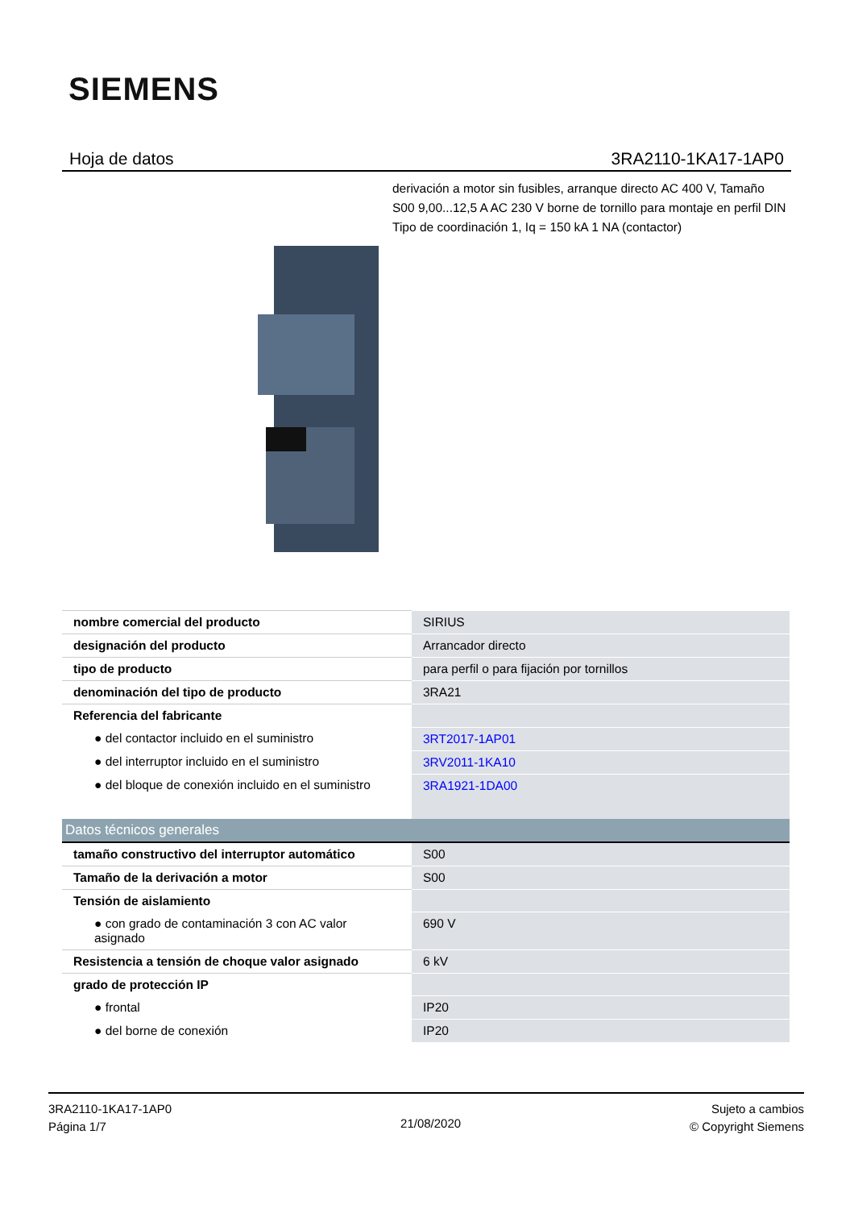SIEMENS
Hoja de datos 3RA2110-1KA17-1AP0
derivación a motor sin fusibles, arranque directo AC 400 V, Tamaño S00 9,00...12,5 A AC 230 V borne de tornillo para montaje en perfil DIN Tipo de coordinación 1, Iq = 150 kA 1 NA (contactor)
| nombre comercial del producto | SIRIUS |
| designación del producto | Arrancador directo |
| tipo de producto | para perfil o para fijación por tornillos |
| denominación del tipo de producto | 3RA21 |
| Referencia del fabricante | |
| ● del contactor incluido en el suministro | 3RT2017-1AP01 |
| ● del interruptor incluido en el suministro | 3RV2011-1KA10 |
| ● del bloque de conexión incluido en el suministro | 3RA1921-1DA00 |
| Datos técnicos generales | |
| tamaño constructivo del interruptor automático | S00 |
| Tamaño de la derivación a motor | S00 |
| Tensión de aislamiento | |
| ● con grado de contaminación 3 con AC valor asignado | 690 V |
| Resistencia a tensión de choque valor asignado | 6 kV |
| grado de protección IP | |
| ● frontal | IP20 |
| ● del borne de conexión | IP20 |
3RA2110-1KA17-1AP0
Página 1/7
21/08/2020
Sujeto a cambios
© Copyright Siemens